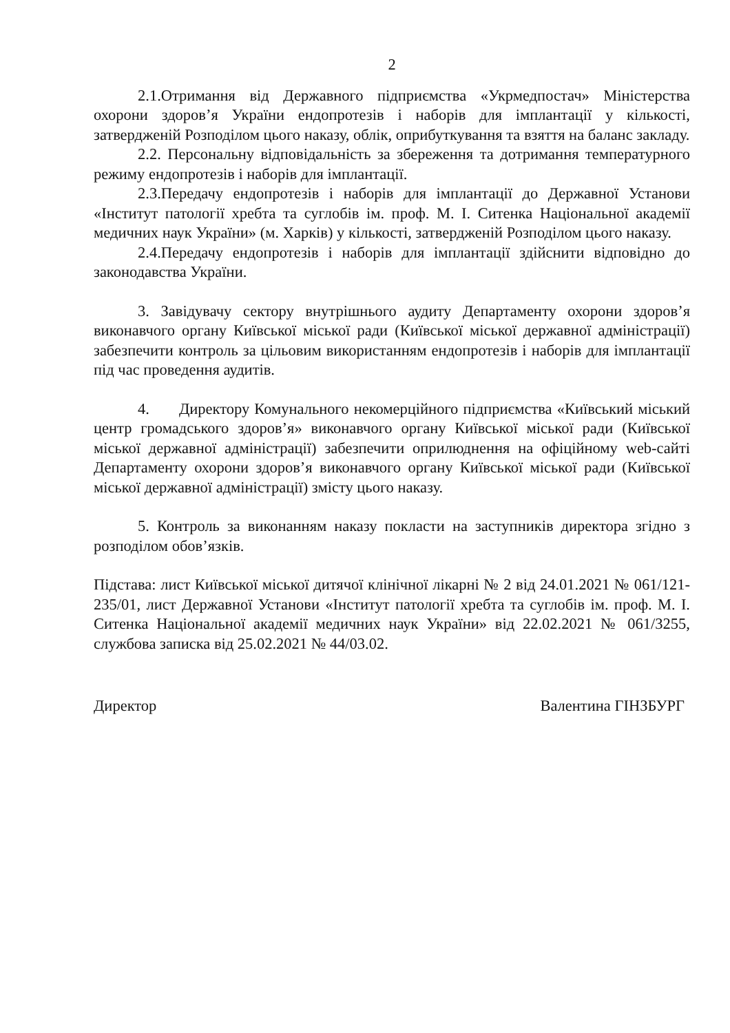2
2.1.Отримання від Державного підприємства «Укрмедпостач» Міністерства охорони здоров’я України ендопротезів і наборів для імплантації у кількості, затвердженій Розподілом цього наказу, облік, оприбуткування та взяття на баланс закладу.
2.2. Персональну відповідальність за збереження та дотримання температурного режиму ендопротезів і наборів для імплантації.
2.3.Передачу ендопротезів і наборів для імплантації до Державної Установи «Інститут патології хребта та суглобів ім. проф. М. І. Ситенка Національної академії медичних наук України» (м. Харків) у кількості, затвердженій Розподілом цього наказу.
2.4.Передачу ендопротезів і наборів для імплантації здійснити відповідно до законодавства України.
3. Завідувачу сектору внутрішнього аудиту Департаменту охорони здоров’я виконавчого органу Київської міської ради (Київської міської державної адміністрації) забезпечити контроль за цільовим використанням ендопротезів і наборів для імплантації під час проведення аудитів.
4. Директору Комунального некомерційного підприємства «Київський міський центр громадського здоров’я» виконавчого органу Київської міської ради (Київської міської державної адміністрації) забезпечити оприлюднення на офіційному web-сайті Департаменту охорони здоров’я виконавчого органу Київської міської ради (Київської міської державної адміністрації) змісту цього наказу.
5. Контроль за виконанням наказу покласти на заступників директора згідно з розподілом обов’язків.
Підстава: лист Київської міської дитячої клінічної лікарні № 2 від 24.01.2021 № 061/121-235/01, лист Державної Установи «Інститут патології хребта та суглобів ім. проф. М. І. Ситенка Національної академії медичних наук України» від 22.02.2021 № 061/3255, службова записка від 25.02.2021 № 44/03.02.
Директор Валентина ГІНЗБУРГ